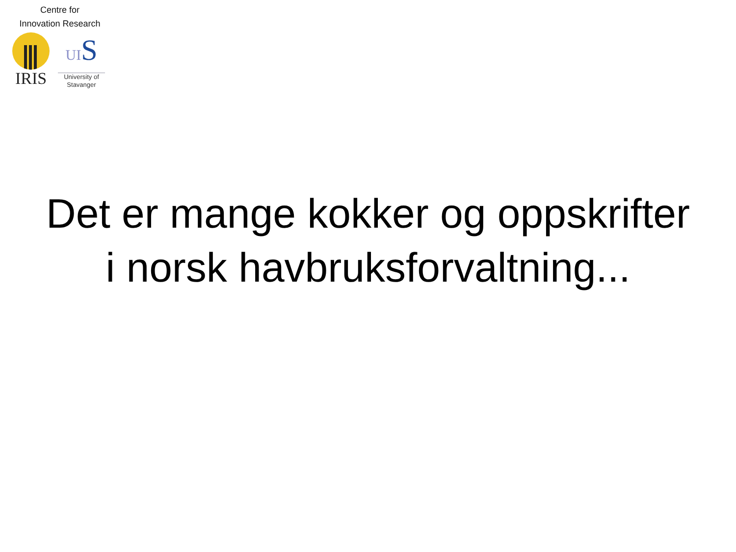Centre for
Innovation Research
IRIS
UIS
University of
Stavanger
Det er mange kokker og oppskrifter
i norsk havbruksforvaltning...